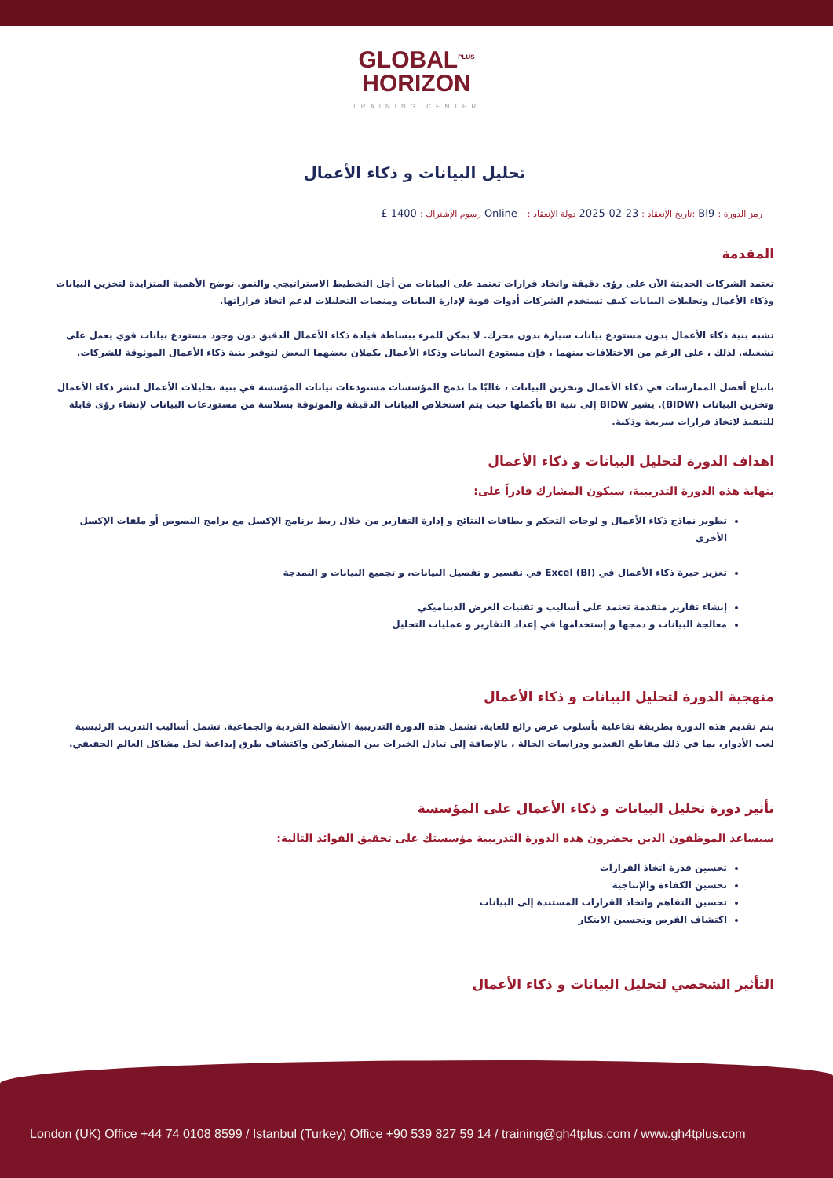GLOBAL<sup>PLUS</sup>
HORIZON
TRAINING CENTER
تحليل البيانات و ذكاء الأعمال
رمز الدورة : BI9 :تاريخ الإنعقاد : 23-02-2025 دولة الإنعقاد : - Online رسوم الإشتراك : 1400 £
المقدمة
تعتمد الشركات الحديثة الآن على رؤى دقيقة واتخاذ قرارات تعتمد على البيانات من أجل التخطيط الاستراتيجي والنمو. توضح الأهمية المتزايدة لتخزين البيانات وذكاء الأعمال وتحليلات البيانات كيف تستخدم الشركات أدوات قوية لإدارة البيانات ومنصات التحليلات لدعم اتخاذ قراراتها.
تشبه بنية ذكاء الأعمال بدون مستودع بيانات سيارة بدون محرك. لا يمكن للمرء ببساطة قيادة ذكاء الأعمال الدقيق دون وجود مستودع بيانات قوي يعمل على تشغيله. لذلك ، على الرغم من الاختلافات بينهما ، فإن مستودع البيانات وذكاء الأعمال يكملان بعضهما البعض لتوفير بنية ذكاء الأعمال الموثوقة للشركات.
باتباع أفضل الممارسات في ذكاء الأعمال وتخزين البيانات ، غالبًا ما تدمج المؤسسات مستودعات بيانات المؤسسة في بنية تحليلات الأعمال لنشر ذكاء الأعمال وتخزين البيانات (BIDW). يشير BIDW إلى بنية BI بأكملها حيث يتم استخلاص البيانات الدقيقة والموثوقة بسلاسة من مستودعات البيانات لإنشاء رؤى قابلة للتنفيذ لاتخاذ قرارات سريعة وذكية.
اهداف الدورة لتحليل البيانات و ذكاء الأعمال
بنهاية هذه الدورة التدريبية، سيكون المشارك قادراً على:
تطوير نماذج ذكاء الأعمال و لوحات التحكم و بطاقات النتائج و إدارة التقارير من خلال ربط برنامج الإكسل مع برامج النصوص أو ملفات الإكسل الأخرى
تعزيز خبرة ذكاء الأعمال في Excel (BI) في تفسير و تفصيل البيانات، و تجميع البيانات و النمذجة
إنشاء تقارير متقدمة تعتمد على أساليب و تقنيات العرض الديناميكي
معالجة البيانات و دمجها و إستخدامها في إعداد التقارير و عمليات التحليل
منهجية الدورة لتحليل البيانات و ذكاء الأعمال
يتم تقديم هذه الدورة بطريقة تفاعلية بأسلوب عرض رائع للغاية. تشمل هذه الدورة التدريبية الأنشطة الفردية والجماعية. تشمل أساليب التدريب الرئيسية لعب الأدوار، بما في ذلك مقاطع الفيديو ودراسات الحالة ، بالإضافة إلى تبادل الخبرات بين المشاركين واكتشاف طرق إبداعية لحل مشاكل العالم الحقيقي.
تأثير دورة تحليل البيانات و ذكاء الأعمال على المؤسسة
سيساعد الموظفون الذين يحضرون هذه الدورة التدريبية مؤسستك على تحقيق الفوائد التالية:
تحسين قدرة اتخاذ القرارات
تحسين الكفاءة والإنتاجية
تحسين التفاهم واتخاذ القرارات المستندة إلى البيانات
اكتشاف الفرص وتحسين الابتكار
التأثير الشخصي لتحليل البيانات و ذكاء الأعمال
London (UK) Office +44 74 0108 8599 / Istanbul (Turkey) Office +90 539 827 59 14 / training@gh4tplus.com / www.gh4tplus.com